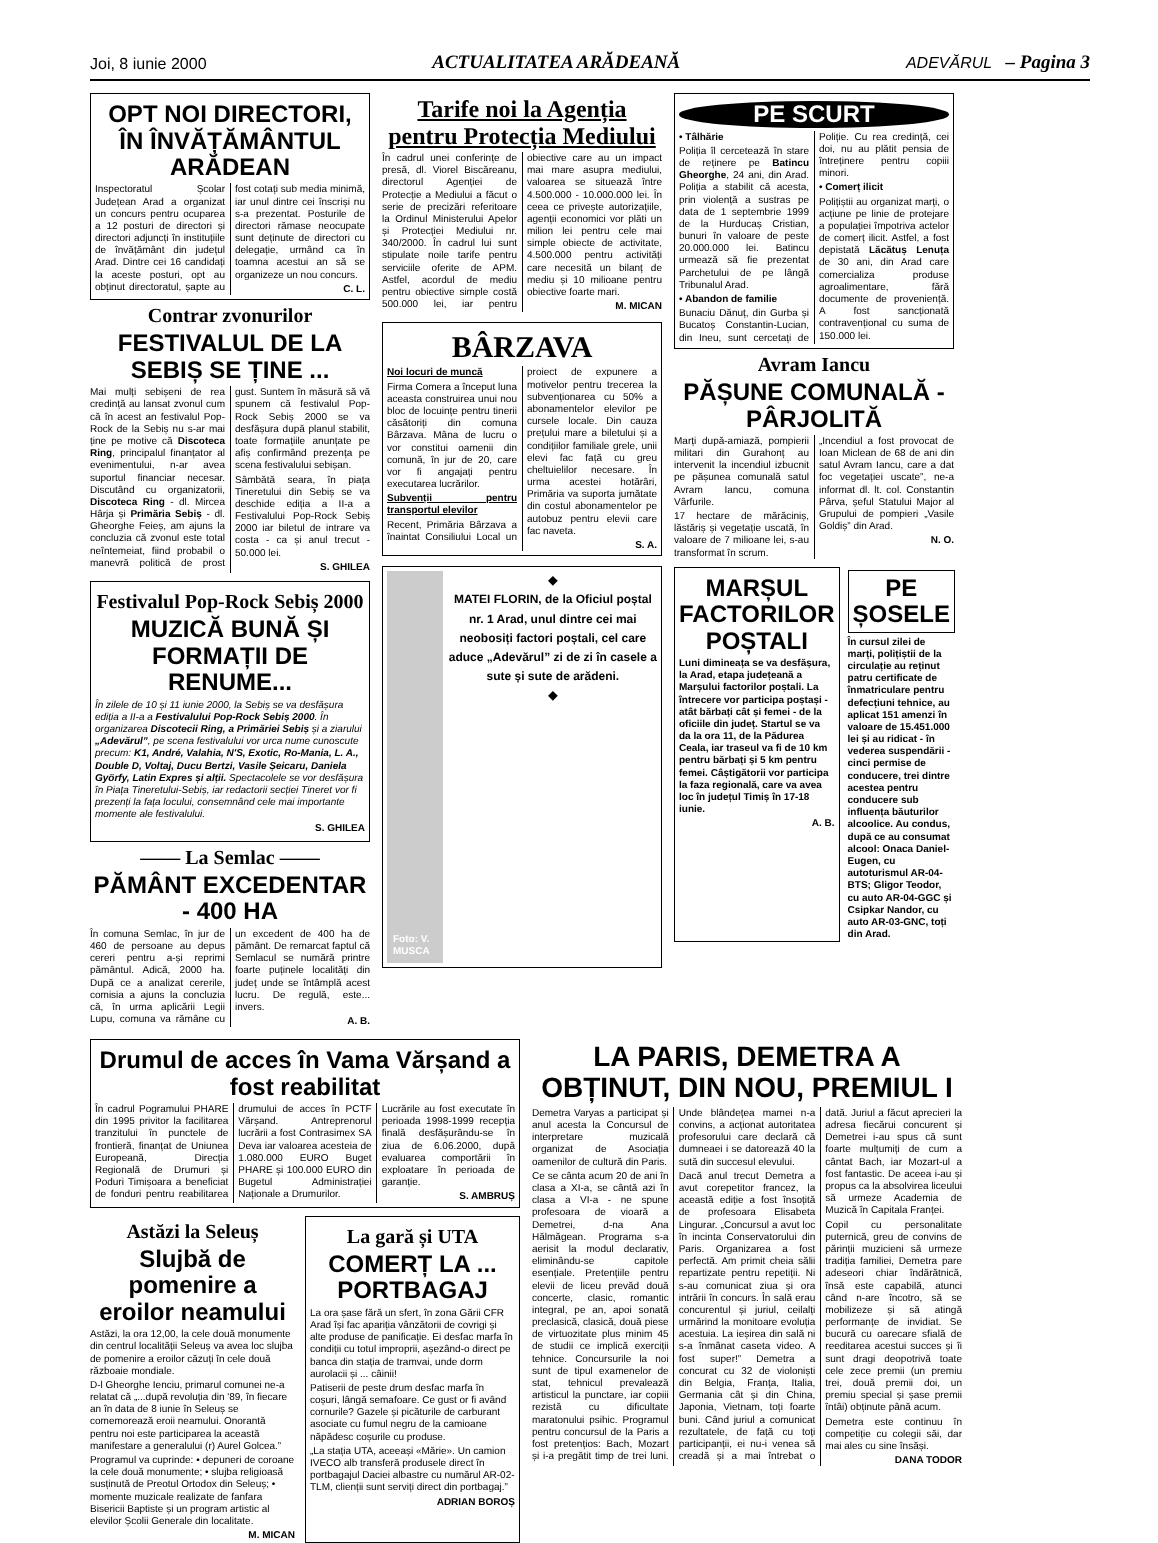Joi, 8 iunie 2000 ACTUALITATEA ARĂDEANĂ ADEVĂRUL – Pagina 3
OPT NOI DIRECTORI, ÎN ÎNVĂȚĂMÂNTUL ARĂDEAN
Inspectoratul Școlar Județean Arad a organizat un concurs pentru ocuparea a 12 posturi de directori și directori adjuncți în instituțiile de învățământ din județul Arad. Dintre cei 16 candidați la aceste posturi, opt au obținut directoratul, șapte au fost cotați sub media minimă, iar unul dintre cei înscriși nu s-a prezentat. Posturile de directori rămase neocupate sunt deținute de directori cu delegație, urmând ca în toamna acestui an să se organizeze un nou concurs.
C. L.
Contrar zvonurilor
FESTIVALUL DE LA SEBIȘ SE ȚINE ...
Mai mulți sebișeni de rea credință au lansat zvonul cum că în acest an festivalul Pop-Rock de la Sebiș nu s-ar mai ține pe motive că Discoteca Ring, principalul finanțator al evenimentului, n-ar avea suportul financiar necesar. Discutând cu organizatorii, Discoteca Ring - dl. Mircea Hârja și Primăria Sebiș - dl. Gheorghe Feieș, am ajuns la concluzia că zvonul este total neîntemeiat, fiind probabil o manevră politică de prost gust. Suntem în măsură să vă spunem că festivalul Pop-Rock Sebiș 2000 se va desfășura după planul stabilit, toate formațiile anunțate pe afiș confirmând prezența pe scena festivalului sebișan.
Sâmbătă seara, în piața Tineretului din Sebiș se va deschide ediția a II-a a Festivalului Pop-Rock Sebiș 2000 iar biletul de intrare va costa - ca și anul trecut - 50.000 lei.
S. GHILEA
Festivalul Pop-Rock Sebiș 2000
MUZICĂ BUNĂ ȘI FORMAȚII DE RENUME...
În zilele de 10 și 11 iunie 2000, la Sebiș se va desfășura ediția a II-a a Festivalului Pop-Rock Sebiș 2000. În organizarea Discotecii Ring, a Primăriei Sebiș și a ziarului „Adevărul”, pe scena festivalului vor urca nume cunoscute precum: K1, André, Valahia, N'S, Exotic, Ro-Mania, L. A., Double D, Voltaj, Ducu Bertzi, Vasile Șeicaru, Daniela Györfy, Latin Expres și alții. Spectacolele se vor desfășura în Piața Tineretului-Sebiș, iar redactorii secției Tineret vor fi prezenți la fața locului, consemnând cele mai importante momente ale festivalului.
S. GHILEA
—— La Semlac ——
PĂMÂNT EXCEDENTAR - 400 HA
În comuna Semlac, în jur de 460 de persoane au depus cereri pentru a-și reprimi pământul. Adică, 2000 ha. După ce a analizat cererile, comisia a ajuns la concluzia că, în urma aplicării Legii Lupu, comuna va rămâne cu un excedent de 400 ha de pământ. De remarcat faptul că Semlacul se numără printre foarte puținele localități din județ unde se întâmplă acest lucru. De regulă, este... invers.
A. B.
Tarife noi la Agenția pentru Protecția Mediului
În cadrul unei conferințe de presă, dl. Viorel Biscăreanu, directorul Agenției de Protecție a Mediului a făcut o serie de precizări referitoare la Ordinul Ministerului Apelor și Protecției Mediului nr. 340/2000. În cadrul lui sunt stipulate noile tarife pentru serviciile oferite de APM. Astfel, acordul de mediu pentru obiective simple costă 500.000 lei, iar pentru obiective care au un impact mai mare asupra mediului, valoarea se situează între 4.500.000 - 10.000.000 lei. În ceea ce privește autorizațiile, agenții economici vor plăti un milion lei pentru cele mai simple obiecte de activitate, 4.500.000 pentru activități care necesită un bilanț de mediu și 10 milioane pentru obiective foarte mari.
M. MICAN
BÂRZAVA
Noi locuri de muncă
Firma Comera a început luna aceasta construirea unui nou bloc de locuințe pentru tinerii căsătoriți din comuna Bârzava. Mâna de lucru o vor constitui oamenii din comună, în jur de 20, care vor fi angajați pentru executarea lucrărilor.
Subvenții pentru transportul elevilor
Recent, Primăria Bârzava a înaintat Consiliului Local un proiect de expunere a motivelor pentru trecerea la subvenționarea cu 50% a abonamentelor elevilor pe cursele locale. Din cauza prețului mare a biletului și a condițiilor familiale grele, unii elevi fac față cu greu cheltuielilor necesare. În urma acestei hotărâri, Primăria va suporta jumătate din costul abonamentelor pe autobuz pentru elevii care fac naveta.
S. A.
Foto: V. MUSCA
◆
MATEI FLORIN, de la Oficiul poștal nr. 1 Arad, unul dintre cei mai neobosiți factori poștali, cel care aduce „Adevărul” zi de zi în casele a sute și sute de arădeni.
◆
PE SCURT
• Tâlhărie
Poliția îl cercetează în stare de reținere pe Batincu Gheorghe, 24 ani, din Arad. Poliția a stabilit că acesta, prin violență a sustras pe data de 1 septembrie 1999 de la Hurducaș Cristian, bunuri în valoare de peste 20.000.000 lei. Batincu urmează să fie prezentat Parchetului de pe lângă Tribunalul Arad.
• Abandon de familie
Bunaciu Dănuț, din Gurba și Bucatoș Constantin-Lucian, din Ineu, sunt cercetați de Poliție. Cu rea credință, cei doi, nu au plătit pensia de întreținere pentru copiii minori.
• Comerț ilicit
Polițiștii au organizat marți, o acțiune pe linie de protejare a populației împotriva actelor de comerț ilicit. Astfel, a fost depistată Lăcătuș Lenuța de 30 ani, din Arad care comercializa produse agroalimentare, fără documente de proveniență. A fost sancționată contravențional cu suma de 150.000 lei.
Avram Iancu
PĂȘUNE COMUNALĂ - PÂRJOLITĂ
Marți după-amiază, pompierii militari din Gurahonț au intervenit la incendiul izbucnit pe pășunea comunală satul Avram Iancu, comuna Vârfurile.
17 hectare de mărăciniș, lăstăriș și vegetație uscată, în valoare de 7 milioane lei, s-au transformat în scrum.
„Incendiul a fost provocat de Ioan Miclean de 68 de ani din satul Avram Iancu, care a dat foc vegetației uscate”, ne-a informat dl. lt. col. Constantin Pârva, șeful Statului Major al Grupului de pompieri „Vasile Goldiș” din Arad.
N. O.
MARȘUL FACTORILOR POȘTALI
Luni dimineața se va desfășura, la Arad, etapa județeană a Marșului factorilor poștali. La întrecere vor participa poștași - atât bărbați cât și femei - de la oficiile din județ. Startul se va da la ora 11, de la Pădurea Ceala, iar traseul va fi de 10 km pentru bărbați și 5 km pentru femei. Câștigătorii vor participa la faza regională, care va avea loc în județul Timiș în 17-18 iunie.
A. B.
PE ȘOSELE
În cursul zilei de marți, polițiștii de la circulație au reținut patru certificate de înmatriculare pentru defecțiuni tehnice, au aplicat 151 amenzi în valoare de 15.451.000 lei și au ridicat - în vederea suspendării - cinci permise de conducere, trei dintre acestea pentru conducere sub influența băuturilor alcoolice. Au condus, după ce au consumat alcool: Onaca Daniel-Eugen, cu autoturismul AR-04-BTS; Gligor Teodor, cu auto AR-04-GGC și Csipkar Nandor, cu auto AR-03-GNC, toți din Arad.
Drumul de acces în Vama Vărșand a fost reabilitat
În cadrul Pogramului PHARE din 1995 privitor la facilitarea tranzitului în punctele de frontieră, finanțat de Uniunea Europeană, Direcția Regională de Drumuri și Poduri Timișoara a beneficiat de fonduri pentru reabilitarea drumului de acces în PCTF Vărșand. Antreprenorul lucrării a fost Contrasimex SA Deva iar valoarea acesteia de 1.080.000 EURO Buget PHARE și 100.000 EURO din Bugetul Administrației Naționale a Drumurilor.
Lucrările au fost executate în perioada 1998-1999 recepția finală desfășurându-se în ziua de 6.06.2000, după evaluarea comportării în exploatare în perioada de garanție.
S. AMBRUȘ
Astăzi la Seleuș
Slujbă de pomenire a eroilor neamului
Astăzi, la ora 12,00, la cele două monumente din centrul localității Seleuș va avea loc slujba de pomenire a eroilor căzuți în cele două războaie mondiale.
D-l Gheorghe Ienciu, primarul comunei ne-a relatat că „...după revoluția din '89, în fiecare an în data de 8 iunie în Seleuș se comemorează eroii neamului. Onorantă pentru noi este participarea la această manifestare a generalului (r) Aurel Golcea.”
Programul va cuprinde: • depuneri de coroane la cele două monumente; • slujba religioasă susținută de Preotul Ortodox din Seleuș; • momente muzicale realizate de fanfara Bisericii Baptiste și un program artistic al elevilor Școlii Generale din localitate.
M. MICAN
La gară și UTA
COMERȚ LA ... PORTBAGAJ
La ora șase fără un sfert, în zona Gării CFR Arad își fac apariția vânzătorii de covrigi și alte produse de panificație. Ei desfac marfa în condiții cu totul improprii, așezând-o direct pe banca din stația de tramvai, unde dorm aurolacii și ... câinii!
Patiserii de peste drum desfac marfa în coșuri, lângă semafoare. Ce gust or fi având cornurile? Gazele și picăturile de carburant asociate cu fumul negru de la camioane năpădesc coșurile cu produse.
„La stația UTA, aceeași «Mărie». Un camion IVECO alb transferă produsele direct în portbagajul Daciei albastre cu numărul AR-02-TLM, clienții sunt serviți direct din portbagaj.”
ADRIAN BOROȘ
LA PARIS, DEMETRA A OBȚINUT, DIN NOU, PREMIUL I
Demetra Varyas a participat și anul acesta la Concursul de interpretare muzicală organizat de Asociația oamenilor de cultură din Paris.
Ce se cânta acum 20 de ani în clasa a XI-a, se cântă azi în clasa a VI-a - ne spune profesoara de vioară a Demetrei, d-na Ana Hălmăgean. Programa s-a aerisit la modul declarativ, eliminându-se capitole esențiale. Pretențiile pentru elevii de liceu prevăd două concerte, clasic, romantic integral, pe an, apoi sonată preclasică, clasică, două piese de virtuozitate plus minim 45 de studii ce implică exerciții tehnice. Concursurile la noi sunt de tipul examenelor de stat, tehnicul prevalează artisticul la punctare, iar copiii rezistă cu dificultate maratonului psihic. Programul pentru concursul de la Paris a fost pretențios: Bach, Mozart și i-a pregătit timp de trei luni. Unde blândețea mamei n-a convins, a acționat autoritatea profesorului care declară că dumneaei i se datorează 40 la sută din succesul elevului.
Dacă anul trecut Demetra a avut corepetitor francez, la această ediție a fost însoțită de profesoara Elisabeta Lingurar. „Concursul a avut loc în incinta Conservatorului din Paris. Organizarea a fost perfectă. Am primit cheia sălii repartizate pentru repetiții. Ni s-au comunicat ziua și ora intrării în concurs. În sală erau concurentul și juriul, ceilalți urmărind la monitoare evoluția acestuia. La ieșirea din sală ni s-a înmânat caseta video. A fost super!” Demetra a concurat cu 32 de violoniști din Belgia, Franța, Italia, Germania cât și din China, Japonia, Vietnam, toți foarte buni. Când juriul a comunicat rezultatele, de față cu toți participanții, ei nu-i venea să creadă și a mai întrebat o dată. Juriul a făcut aprecieri la adresa fiecărui concurent și Demetrei i-au spus că sunt foarte mulțumiți de cum a cântat Bach, iar Mozart-ul a fost fantastic. De aceea i-au și propus ca la absolvirea liceului să urmeze Academia de Muzică în Capitala Franței.
Copil cu personalitate puternică, greu de convins de părinții muzicieni să urmeze tradiția familiei, Demetra pare adeseori chiar îndărătnică, însă este capabilă, atunci când n-are încotro, să se mobilizeze și să atingă performanțe de invidiat. Se bucură cu oarecare sfială de reeditarea acestui succes și îi sunt dragi deopotrivă toate cele zece premii (un premiu trei, două premii doi, un premiu special și șase premii întâi) obținute până acum.
Demetra este continuu în competiție cu colegii săi, dar mai ales cu sine însăși.
DANA TODOR